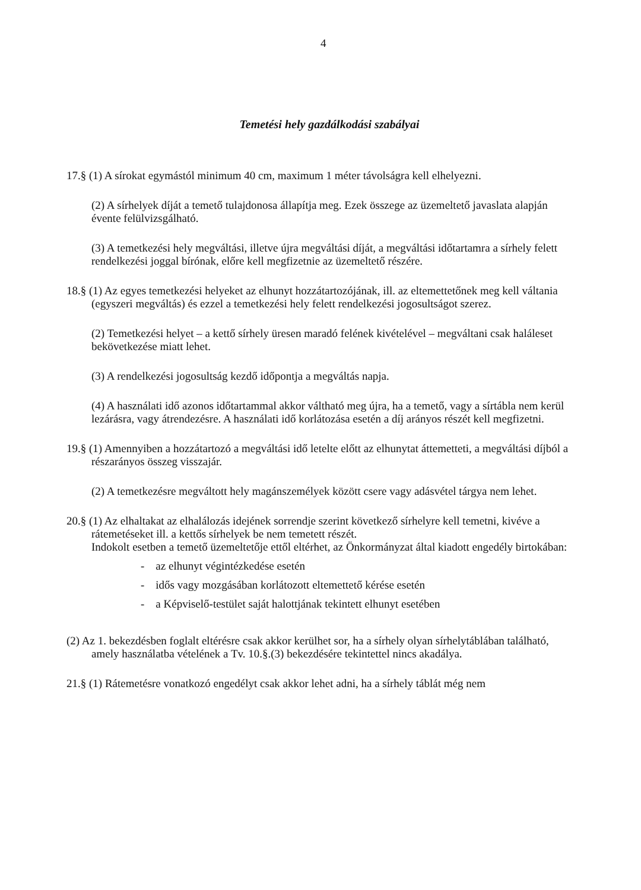4
Temetési hely gazdálkodási szabályai
17.§ (1) A sírokat egymástól minimum 40 cm, maximum 1 méter távolságra kell elhelyezni.
(2) A sírhelyek díját a temető tulajdonosa állapítja meg. Ezek összege az üzemeltető javaslata alapján évente felülvizsgálható.
(3) A temetkezési hely megváltási, illetve újra megváltási díját, a megváltási időtartamra a sírhely felett rendelkezési joggal bírónak, előre kell megfizetnie az üzemeltető részére.
18.§ (1) Az egyes temetkezési helyeket az elhunyt hozzátartozójának, ill. az eltemettetőnek meg kell váltania (egyszeri megváltás) és ezzel a temetkezési hely felett rendelkezési jogosultságot szerez.
(2) Temetkezési helyet – a kettő sírhely üresen maradó felének kivételével – megváltani csak haláleset bekövetkezése miatt lehet.
(3) A rendelkezési jogosultság kezdő időpontja a megváltás napja.
(4) A használati idő azonos időtartammal akkor váltható meg újra, ha a temető, vagy a sírtábla nem kerül lezárásra, vagy átrendezésre. A használati idő korlátozása esetén a díj arányos részét kell megfizetni.
19.§ (1) Amennyiben a hozzátartozó a megváltási idő letelte előtt az elhunytat áttemetteti, a megváltási díjból a részarányos összeg visszajár.
(2) A temetkezésre megváltott hely magánszemélyek között csere vagy adásvétel tárgya nem lehet.
20.§ (1) Az elhaltakat az elhalálozás idejének sorrendje szerint következő sírhelyre kell temetni, kivéve a rátemetéseket ill. a kettős sírhelyek be nem temetett részét.
Indokolt esetben a temető üzemeltetője ettől eltérhet, az Önkormányzat által kiadott engedély birtokában:
- az elhunyt végintézkedése esetén
- idős vagy mozgásában korlátozott eltemettető kérése esetén
- a Képviselő-testület saját halottjának tekintett elhunyt esetében
(2) Az 1. bekezdésben foglalt eltérésre csak akkor kerülhet sor, ha a sírhely olyan sírhelytáblában található, amely használatba vételének a Tv. 10.§.(3) bekezdésére tekintettel nincs akadálya.
21.§ (1) Rátemetésre vonatkozó engedélyt csak akkor lehet adni, ha a sírhely táblát még nem